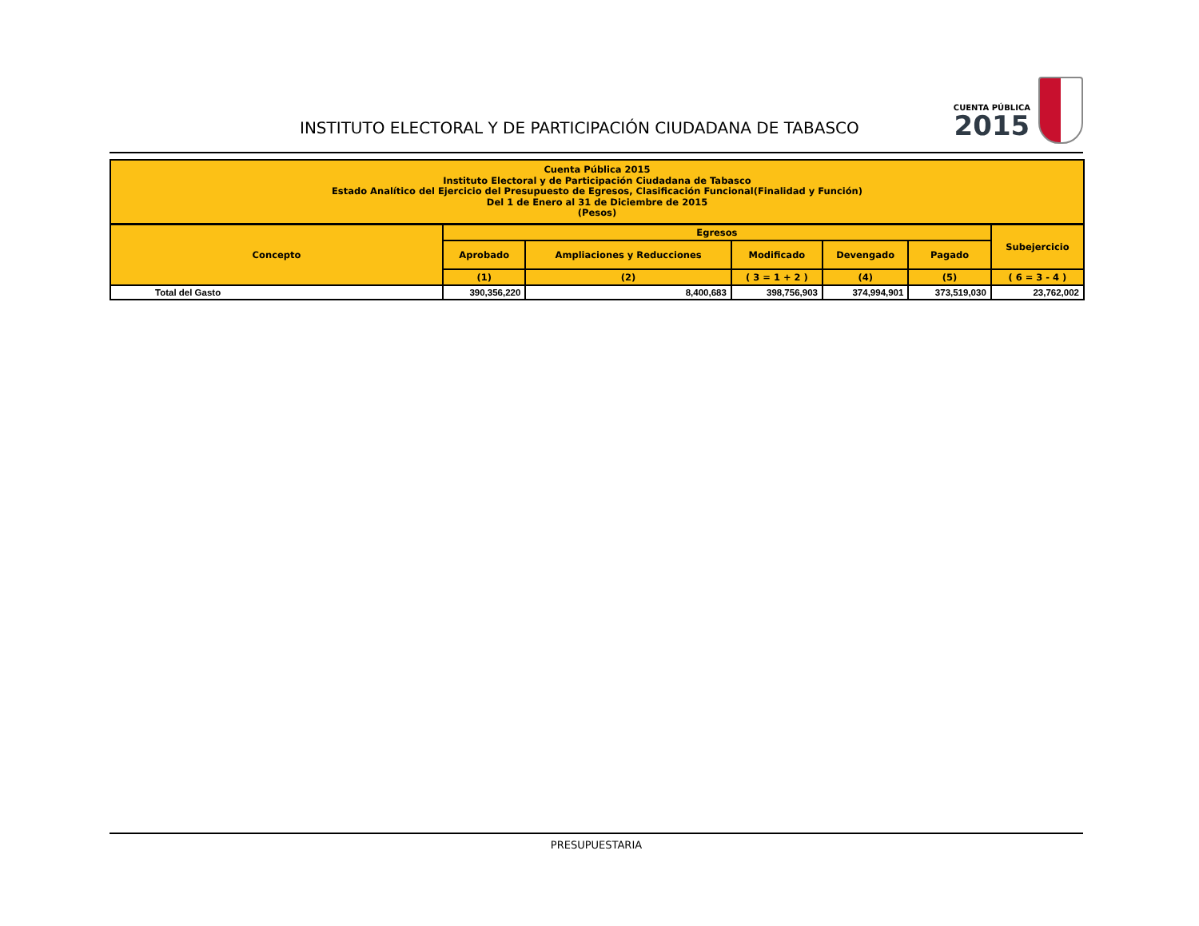INSTITUTO ELECTORAL Y DE PARTICIPACIÓN CIUDADANA DE TABASCO
CUENTA PÚBLICA
2015
Cuenta Pública 2015
Instituto Electoral y de Participación Ciudadana de Tabasco
Estado Analítico del Ejercicio del Presupuesto de Egresos, Clasificación Funcional(Finalidad y Función)
Del 1 de Enero al 31 de Diciembre de 2015
(Pesos)
| Concepto | Egresos | | | | | Subejercicio |
| --- | --- | --- | --- | --- | --- | --- |
| | Aprobado | Ampliaciones y Reducciones | Modificado | Devengado | Pagado | |
| | (1) | (2) | ( 3 = 1 + 2 ) | (4) | (5) | ( 6 = 3 - 4 ) |
| Total del Gasto | 390,356,220 | 8,400,683 | 398,756,903 | 374,994,901 | 373,519,030 | 23,762,002 |
PRESUPUESTARIA